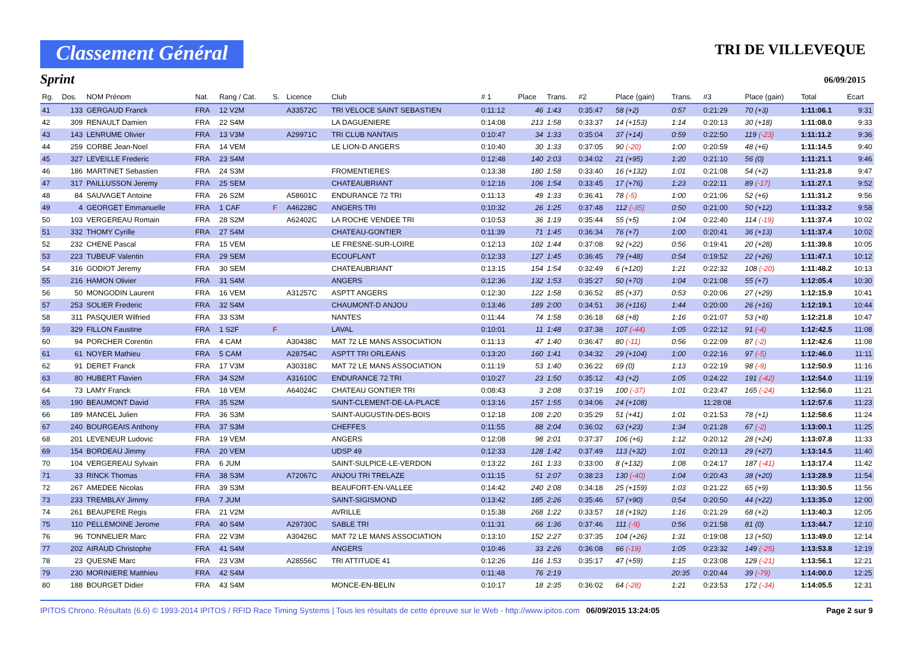Classement Général
TRI DE VILLEVEQUE
Sprint
06/09/2015
| Rg. | Dos. | NOM Prénom | Nat. | Rang / Cat. | S. | Licence | Club | # 1 | Place | Trans. | #2 | Place (gain) | Trans. | #3 | Place (gain) | Total | Ecart |
| --- | --- | --- | --- | --- | --- | --- | --- | --- | --- | --- | --- | --- | --- | --- | --- | --- | --- |
| 41 | 133 | GERGAUD Franck | FRA | 12 V2M | | A33572C | TRI VELOCE SAINT SEBASTIEN | 0:11:12 | 46 | 1:43 | 0:35:47 | 58 (+2) | 0:57 | 0:21:29 | 70 (+3) | 1:11:06.1 | 9:31 |
| 42 | 309 | RENAULT Damien | FRA | 22 S4M | | | LA DAGUENIERE | 0:14:08 | 213 | 1:58 | 0:33:37 | 14 (+153) | 1:14 | 0:20:13 | 30 (+18) | 1:11:08.0 | 9:33 |
| 43 | 143 | LENRUME Olivier | FRA | 13 V3M | | A29971C | TRI CLUB NANTAIS | 0:10:47 | 34 | 1:33 | 0:35:04 | 37 (+14) | 0:59 | 0:22:50 | 119 (-23) | 1:11:11.2 | 9:36 |
| 44 | 259 | CORBE Jean-Noel | FRA | 14 VEM | | | LE LION-D ANGERS | 0:10:40 | 30 | 1:33 | 0:37:05 | 90 (-20) | 1:00 | 0:20:59 | 48 (+6) | 1:11:14.5 | 9:40 |
| 45 | 327 | LEVEILLE Frederic | FRA | 23 S4M | | | | 0:12:48 | 140 | 2:03 | 0:34:02 | 21 (+95) | 1:20 | 0:21:10 | 56 (0) | 1:11:21.1 | 9:46 |
| 46 | 186 | MARTINET Sebastien | FRA | 24 S3M | | | FROMENTIERES | 0:13:38 | 180 | 1:58 | 0:33:40 | 16 (+132) | 1:01 | 0:21:08 | 54 (+2) | 1:11:21.8 | 9:47 |
| 47 | 317 | PAILLUSSON Jeremy | FRA | 25 SEM | | | CHATEAUBRIANT | 0:12:16 | 106 | 1:54 | 0:33:45 | 17 (+76) | 1:23 | 0:22:11 | 89 (-17) | 1:11:27.1 | 9:52 |
| 48 | 84 | SAUVAGET Antoine | FRA | 26 S2M | | A58601C | ENDURANCE 72 TRI | 0:11:13 | 49 | 1:33 | 0:36:41 | 78 (-5) | 1:00 | 0:21:06 | 52 (+6) | 1:11:31.2 | 9:56 |
| 49 | 4 | GEORGET Emmanuelle | FRA | 1 CAF | F | A46228C | ANGERS TRI | 0:10:32 | 26 | 1:25 | 0:37:48 | 112 (-35) | 0:50 | 0:21:00 | 50 (+12) | 1:11:33.2 | 9:58 |
| 50 | 103 | VERGEREAU Romain | FRA | 28 S2M | | A62402C | LA ROCHE VENDEE TRI | 0:10:53 | 36 | 1:19 | 0:35:44 | 55 (+5) | 1:04 | 0:22:40 | 114 (-19) | 1:11:37.4 | 10:02 |
| 51 | 332 | THOMY Cyrille | FRA | 27 S4M | | | CHATEAU-GONTIER | 0:11:39 | 71 | 1:45 | 0:36:34 | 76 (+7) | 1:00 | 0:20:41 | 36 (+13) | 1:11:37.4 | 10:02 |
| 52 | 232 | CHENE Pascal | FRA | 15 VEM | | | LE FRESNE-SUR-LOIRE | 0:12:13 | 102 | 1:44 | 0:37:08 | 92 (+22) | 0:56 | 0:19:41 | 20 (+28) | 1:11:39.8 | 10:05 |
| 53 | 223 | TUBEUF Valentin | FRA | 29 SEM | | | ECOUFLANT | 0:12:33 | 127 | 1:45 | 0:36:45 | 79 (+48) | 0:54 | 0:19:52 | 22 (+26) | 1:11:47.1 | 10:12 |
| 54 | 316 | GODIOT Jeremy | FRA | 30 SEM | | | CHATEAUBRIANT | 0:13:15 | 154 | 1:54 | 0:32:49 | 6 (+120) | 1:21 | 0:22:32 | 108 (-20) | 1:11:48.2 | 10:13 |
| 55 | 216 | HAMON Olivier | FRA | 31 S4M | | | ANGERS | 0:12:36 | 132 | 1:53 | 0:35:27 | 50 (+70) | 1:04 | 0:21:08 | 55 (+7) | 1:12:05.4 | 10:30 |
| 56 | 50 | MONGODIN Laurent | FRA | 16 VEM | | A31257C | ASPTT ANGERS | 0:12:30 | 122 | 1:58 | 0:36:52 | 85 (+37) | 0:53 | 0:20:06 | 27 (+29) | 1:12:15.9 | 10:41 |
| 57 | 253 | SOLIER Frederic | FRA | 32 S4M | | | CHAUMONT-D ANJOU | 0:13:46 | 189 | 2:00 | 0:34:51 | 36 (+116) | 1:44 | 0:20:00 | 26 (+16) | 1:12:19.1 | 10:44 |
| 58 | 311 | PASQUIER Wilfried | FRA | 33 S3M | | | NANTES | 0:11:44 | 74 | 1:58 | 0:36:18 | 68 (+8) | 1:16 | 0:21:07 | 53 (+8) | 1:12:21.8 | 10:47 |
| 59 | 329 | FILLON Faustine | FRA | 1 S2F | F | | LAVAL | 0:10:01 | 11 | 1:48 | 0:37:38 | 107 (-44) | 1:05 | 0:22:12 | 91 (-4) | 1:12:42.5 | 11:08 |
| 60 | 94 | PORCHER Corentin | FRA | 4 CAM | | A30438C | MAT 72 LE MANS ASSOCIATION | 0:11:13 | 47 | 1:40 | 0:36:47 | 80 (-11) | 0:56 | 0:22:09 | 87 (-2) | 1:12:42.6 | 11:08 |
| 61 | 61 | NOYER Mathieu | FRA | 5 CAM | | A28754C | ASPTT TRI ORLEANS | 0:13:20 | 160 | 1:41 | 0:34:32 | 29 (+104) | 1:00 | 0:22:16 | 97 (-5) | 1:12:46.0 | 11:11 |
| 62 | 91 | DERET Franck | FRA | 17 V3M | | A30318C | MAT 72 LE MANS ASSOCIATION | 0:11:19 | 53 | 1:40 | 0:36:22 | 69 (0) | 1:13 | 0:22:19 | 98 (-9) | 1:12:50.9 | 11:16 |
| 63 | 80 | HUBERT Flavien | FRA | 34 S2M | | A31610C | ENDURANCE 72 TRI | 0:10:27 | 23 | 1:50 | 0:35:12 | 43 (+2) | 1:05 | 0:24:22 | 191 (-42) | 1:12:54.0 | 11:19 |
| 64 | 73 | LAMY Franck | FRA | 18 VEM | | A64024C | CHATEAU GONTIER TRI | 0:08:43 | 3 | 2:08 | 0:37:19 | 100 (-37) | 1:01 | 0:23:47 | 165 (-24) | 1:12:56.0 | 11:21 |
| 65 | 190 | BEAUMONT David | FRA | 35 S2M | | | SAINT-CLEMENT-DE-LA-PLACE | 0:13:16 | 157 | 1:55 | 0:34:06 | 24 (+108) | | 11:28:08 | | 1:12:57.6 | 11:23 |
| 66 | 189 | MANCEL Julien | FRA | 36 S3M | | | SAINT-AUGUSTIN-DES-BOIS | 0:12:18 | 108 | 2:20 | 0:35:29 | 51 (+41) | 1:01 | 0:21:53 | 78 (+1) | 1:12:58.6 | 11:24 |
| 67 | 240 | BOURGEAIS Anthony | FRA | 37 S3M | | | CHEFFES | 0:11:55 | 88 | 2:04 | 0:36:02 | 63 (+23) | 1:34 | 0:21:28 | 67 (-2) | 1:13:00.1 | 11:25 |
| 68 | 201 | LEVENEUR Ludovic | FRA | 19 VEM | | | ANGERS | 0:12:08 | 98 | 2:01 | 0:37:37 | 106 (+6) | 1:12 | 0:20:12 | 28 (+24) | 1:13:07.8 | 11:33 |
| 69 | 154 | BORDEAU Jimmy | FRA | 20 VEM | | | UDSP 49 | 0:12:33 | 128 | 1:42 | 0:37:49 | 113 (+32) | 1:01 | 0:20:13 | 29 (+27) | 1:13:14.5 | 11:40 |
| 70 | 104 | VERGEREAU Sylvain | FRA | 6 JUM | | | SAINT-SULPICE-LE-VERDON | 0:13:22 | 161 | 1:33 | 0:33:00 | 8 (+132) | 1:08 | 0:24:17 | 187 (-41) | 1:13:17.4 | 11:42 |
| 71 | 33 | RINCK Thomas | FRA | 38 S3M | | A72067C | ANJOU TRI TRELAZE | 0:11:15 | 51 | 2:07 | 0:38:23 | 130 (-40) | 1:04 | 0:20:43 | 38 (+20) | 1:13:28.9 | 11:54 |
| 72 | 267 | AMEDEE Nicolas | FRA | 39 S3M | | | BEAUFORT-EN-VALLEE | 0:14:42 | 240 | 2:08 | 0:34:18 | 25 (+159) | 1:03 | 0:21:22 | 65 (+9) | 1:13:30.5 | 11:56 |
| 73 | 233 | TREMBLAY Jimmy | FRA | 7 JUM | | | SAINT-SIGISMOND | 0:13:42 | 185 | 2:26 | 0:35:46 | 57 (+90) | 0:54 | 0:20:50 | 44 (+22) | 1:13:35.0 | 12:00 |
| 74 | 261 | BEAUPERE Regis | FRA | 21 V2M | | | AVRILLE | 0:15:38 | 268 | 1:22 | 0:33:57 | 18 (+192) | 1:16 | 0:21:29 | 68 (+2) | 1:13:40.3 | 12:05 |
| 75 | 110 | PELLEMOINE Jerome | FRA | 40 S4M | | A29730C | SABLE TRI | 0:11:31 | 66 | 1:36 | 0:37:46 | 111 (-9) | 0:56 | 0:21:58 | 81 (0) | 1:13:44.7 | 12:10 |
| 76 | 96 | TONNELIER Marc | FRA | 22 V3M | | A30426C | MAT 72 LE MANS ASSOCIATION | 0:13:10 | 152 | 2:27 | 0:37:35 | 104 (+26) | 1:31 | 0:19:08 | 13 (+50) | 1:13:49.0 | 12:14 |
| 77 | 202 | AIRAUD Christophe | FRA | 41 S4M | | | ANGERS | 0:10:46 | 33 | 2:26 | 0:36:08 | 66 (-19) | 1:05 | 0:23:32 | 149 (-25) | 1:13:53.8 | 12:19 |
| 78 | 23 | QUESNE Marc | FRA | 23 V3M | | A28556C | TRI ATTITUDE 41 | 0:12:26 | 116 | 1:53 | 0:35:17 | 47 (+59) | 1:15 | 0:23:08 | 129 (-21) | 1:13:56.1 | 12:21 |
| 79 | 230 | MORINIERE Matthieu | FRA | 42 S4M | | | | 0:11:48 | 76 | 2:19 | | | 20:35 | 0:20:44 | 39 (-79) | 1:14:00.0 | 12:25 |
| 80 | 188 | BOURGET Didier | FRA | 43 S4M | | | MONCE-EN-BELIN | 0:10:17 | 18 | 2:35 | 0:36:02 | 64 (-28) | 1:21 | 0:23:53 | 172 (-34) | 1:14:05.5 | 12:31 |
IPITOS Chrono. Résultats (6.6) © 1993-2014 IPITOS / RFID Race Timing Systems | Tous les résultats de cette épreuve sur le Web - http://www.ipitos.com 06/09/2015 13:24:05 Page 2 sur 9